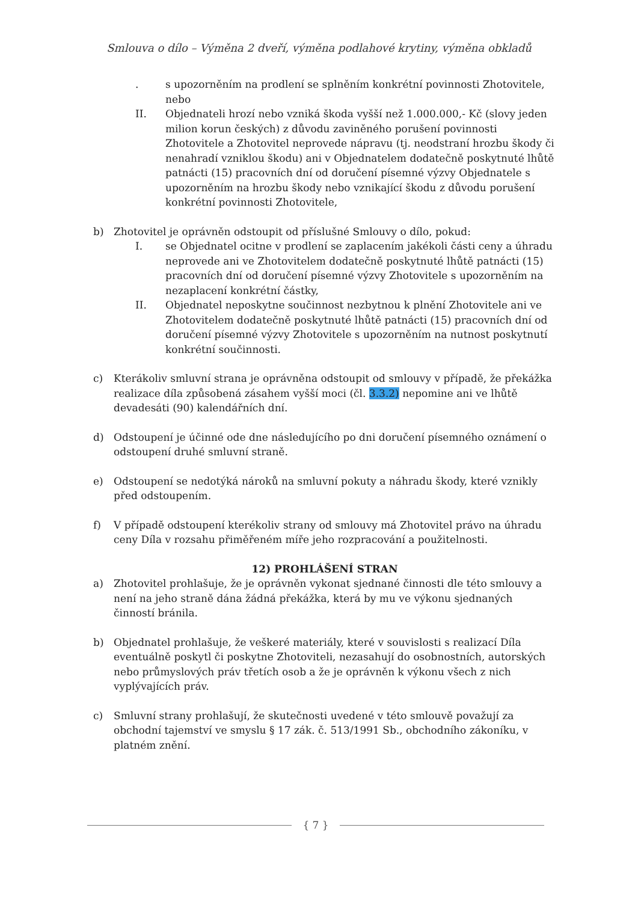Smlouva o dílo – Výměna 2 dveří, výměna podlahové krytiny, výměna obkladů
. s upozorněním na prodlení se splněním konkrétní povinnosti Zhotovitele, nebo
II. Objednateli hrozí nebo vzniká škoda vyšší než 1.000.000,- Kč (slovy jeden milion korun českých) z důvodu zaviněného porušení povinnosti Zhotovitele a Zhotovitel neprovede nápravu (tj. neodstraní hrozbu škody či nenahradí vzniklou škodu) ani v Objednatelem dodatečně poskytnuté lhůtě patnácti (15) pracovních dní od doručení písemné výzvy Objednatele s upozorněním na hrozbu škody nebo vznikající škodu z důvodu porušení konkrétní povinnosti Zhotovitele,
b) Zhotovitel je oprávněn odstoupit od příslušné Smlouvy o dílo, pokud:
I. se Objednatel ocitne v prodlení se zaplacením jakékoli části ceny a úhradu neprovede ani ve Zhotovitelem dodatečně poskytnuté lhůtě patnácti (15) pracovních dní od doručení písemné výzvy Zhotovitele s upozorněním na nezaplacení konkrétní částky,
II. Objednatel neposkytne součinnost nezbytnou k plnění Zhotovitele ani ve Zhotovitelem dodatečně poskytnuté lhůtě patnácti (15) pracovních dní od doručení písemné výzvy Zhotovitele s upozorněním na nutnost poskytnutí konkrétní součinnosti.
c) Kterákoliv smluvní strana je oprávněna odstoupit od smlouvy v případě, že překážka realizace díla způsobená zásahem vyšší moci (čl. 3.3.2) nepomine ani ve lhůtě devadesáti (90) kalendářních dní.
d) Odstoupení je účinné ode dne následujícího po dni doručení písemného oznámení o odstoupení druhé smluvní straně.
e) Odstoupení se nedotýká nároků na smluvní pokuty a náhradu škody, které vznikly před odstoupením.
f) V případě odstoupení kterékoliv strany od smlouvy má Zhotovitel právo na úhradu ceny Díla v rozsahu přiměřeném míře jeho rozpracování a použitelnosti.
12) PROHLÁŠENÍ STRAN
a) Zhotovitel prohlašuje, že je oprávněn vykonat sjednané činnosti dle této smlouvy a není na jeho straně dána žádná překážka, která by mu ve výkonu sjednaných činností bránila.
b) Objednatel prohlašuje, že veškeré materiály, které v souvislosti s realizací Díla eventuálně poskytl či poskytne Zhotoviteli, nezasahují do osobnostních, autorských nebo průmyslových práv třetích osob a že je oprávněn k výkonu všech z nich vyplývajících práv.
c) Smluvní strany prohlašují, že skutečnosti uvedené v této smlouvě považují za obchodní tajemství ve smyslu § 17 zák. č. 513/1991 Sb., obchodního zákoníku, v platném znění.
{ 7 }